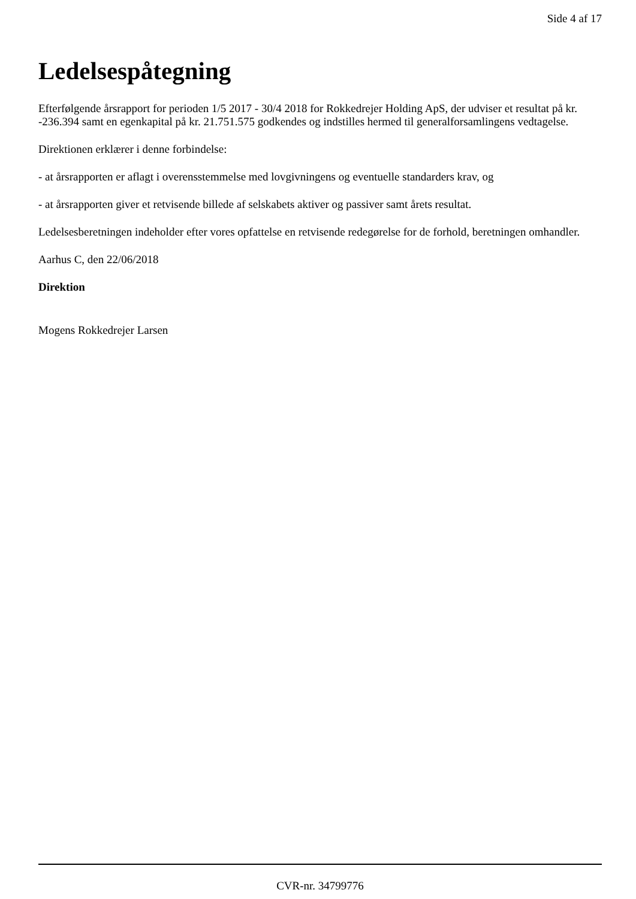Side 4 af 17
Ledelsespåtegning
Efterfølgende årsrapport for perioden 1/5 2017 - 30/4 2018 for Rokkedrejer Holding ApS, der udviser et resultat på kr. -236.394 samt en egenkapital på kr. 21.751.575 godkendes og indstilles hermed til generalforsamlingens vedtagelse.
Direktionen erklærer i denne forbindelse:
- at årsrapporten er aflagt i overensstemmelse med lovgivningens og eventuelle standarders krav, og
- at årsrapporten giver et retvisende billede af selskabets aktiver og passiver samt årets resultat.
Ledelsesberetningen indeholder efter vores opfattelse en retvisende redegørelse for de forhold, beretningen omhandler.
Aarhus C, den 22/06/2018
Direktion
Mogens Rokkedrejer Larsen
CVR-nr. 34799776